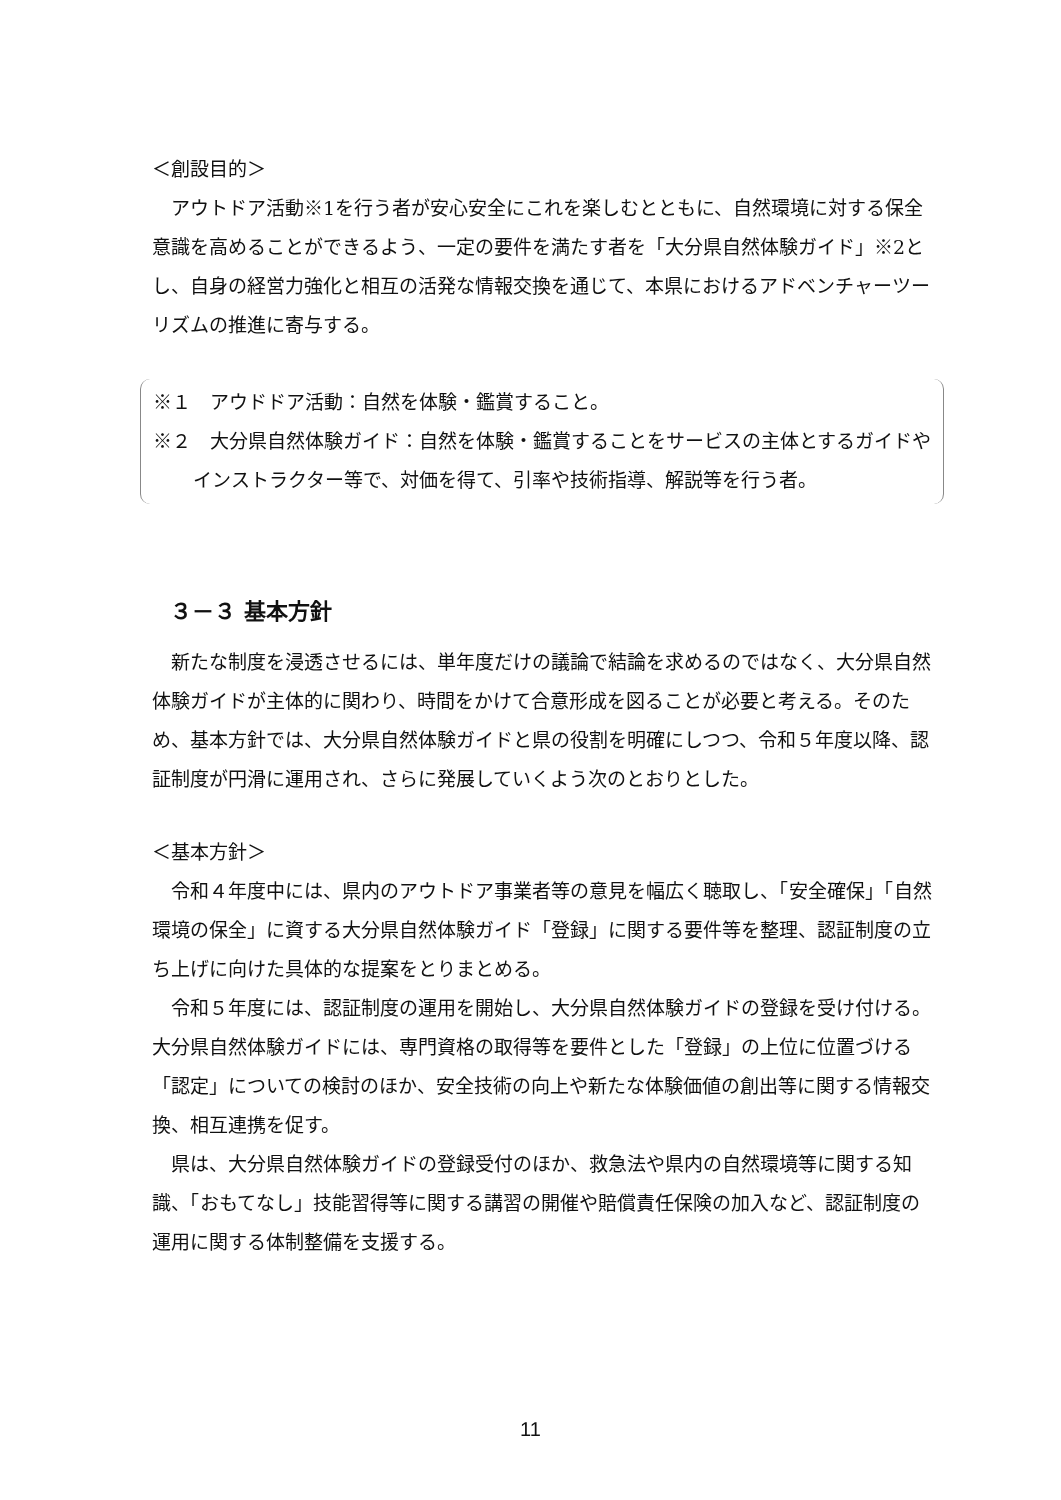＜創設目的＞
アウトドア活動※1を行う者が安心安全にこれを楽しむとともに、自然環境に対する保全意識を高めることができるよう、一定の要件を満たす者を「大分県自然体験ガイド」※2とし、自身の経営力強化と相互の活発な情報交換を通じて、本県におけるアドベンチャーツーリズムの推進に寄与する。
※１　アウドドア活動：自然を体験・鑑賞すること。
※２　大分県自然体験ガイド：自然を体験・鑑賞することをサービスの主体とするガイドやインストラクター等で、対価を得て、引率や技術指導、解説等を行う者。
３－３ 基本方針
新たな制度を浸透させるには、単年度だけの議論で結論を求めるのではなく、大分県自然体験ガイドが主体的に関わり、時間をかけて合意形成を図ることが必要と考える。そのため、基本方針では、大分県自然体験ガイドと県の役割を明確にしつつ、令和５年度以降、認証制度が円滑に運用され、さらに発展していくよう次のとおりとした。
＜基本方針＞
令和４年度中には、県内のアウトドア事業者等の意見を幅広く聴取し、「安全確保」「自然環境の保全」に資する大分県自然体験ガイド「登録」に関する要件等を整理、認証制度の立ち上げに向けた具体的な提案をとりまとめる。
令和５年度には、認証制度の運用を開始し、大分県自然体験ガイドの登録を受け付ける。大分県自然体験ガイドには、専門資格の取得等を要件とした「登録」の上位に位置づける「認定」についての検討のほか、安全技術の向上や新たな体験価値の創出等に関する情報交換、相互連携を促す。
県は、大分県自然体験ガイドの登録受付のほか、救急法や県内の自然環境等に関する知識、「おもてなし」技能習得等に関する講習の開催や賠償責任保険の加入など、認証制度の運用に関する体制整備を支援する。
11